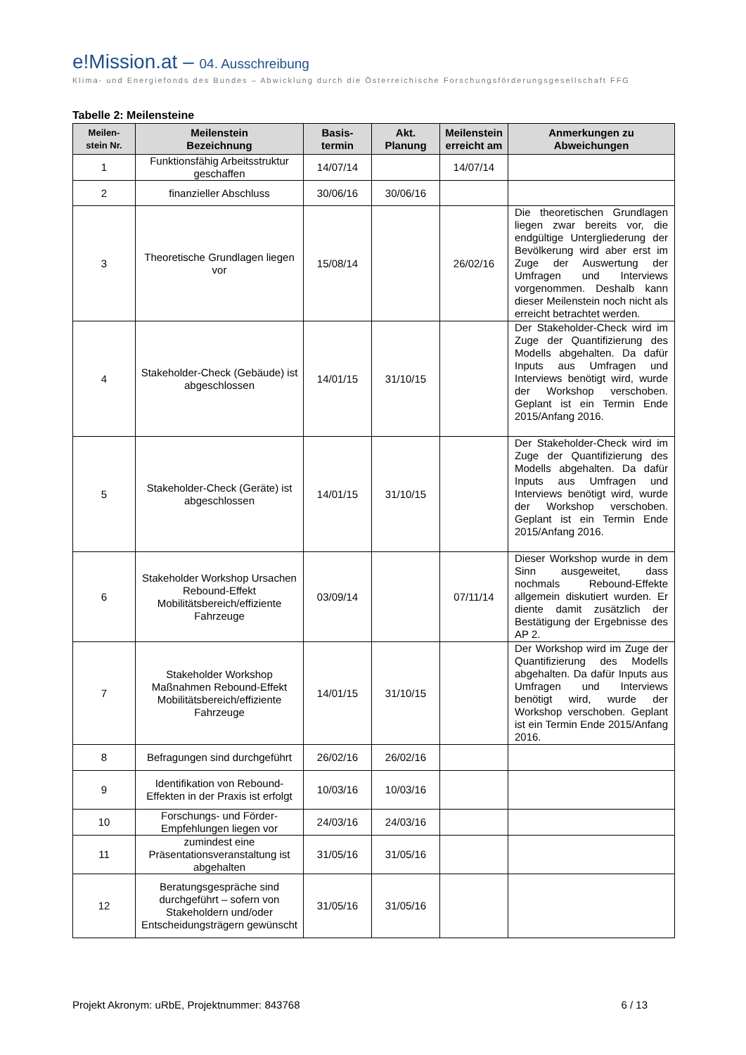e!Mission.at – 04. Ausschreibung
Klima- und Energiefonds des Bundes – Abwicklung durch die Österreichische Forschungsförderungsgesellschaft FFG
Tabelle 2: Meilensteine
| Meilen- stein Nr. | Meilenstein Bezeichnung | Basis- termin | Akt. Planung | Meilenstein erreicht am | Anmerkungen zu Abweichungen |
| --- | --- | --- | --- | --- | --- |
| 1 | Funktionsfähig Arbeitsstruktur geschaffen | 14/07/14 | | 14/07/14 | |
| 2 | finanzieller Abschluss | 30/06/16 | 30/06/16 | | |
| 3 | Theoretische Grundlagen liegen vor | 15/08/14 | | 26/02/16 | Die theoretischen Grundlagen liegen zwar bereits vor, die endgültige Untergliederung der Bevölkerung wird aber erst im Zuge der Auswertung der Umfragen und Interviews vorgenommen. Deshalb kann dieser Meilenstein noch nicht als erreicht betrachtet werden. |
| 4 | Stakeholder-Check (Gebäude) ist abgeschlossen | 14/01/15 | 31/10/15 | | Der Stakeholder-Check wird im Zuge der Quantifizierung des Modells abgehalten. Da dafür Inputs aus Umfragen und Interviews benötigt wird, wurde der Workshop verschoben. Geplant ist ein Termin Ende 2015/Anfang 2016. |
| 5 | Stakeholder-Check (Geräte) ist abgeschlossen | 14/01/15 | 31/10/15 | | Der Stakeholder-Check wird im Zuge der Quantifizierung des Modells abgehalten. Da dafür Inputs aus Umfragen und Interviews benötigt wird, wurde der Workshop verschoben. Geplant ist ein Termin Ende 2015/Anfang 2016. |
| 6 | Stakeholder Workshop Ursachen Rebound-Effekt Mobilitätsbereich/effiziente Fahrzeuge | 03/09/14 | | 07/11/14 | Dieser Workshop wurde in dem Sinn ausgeweitet, dass nochmals Rebound-Effekte allgemein diskutiert wurden. Er diente damit zusätzlich der Bestätigung der Ergebnisse des AP 2. |
| 7 | Stakeholder Workshop Maßnahmen Rebound-Effekt Mobilitätsbereich/effiziente Fahrzeuge | 14/01/15 | 31/10/15 | | Der Workshop wird im Zuge der Quantifizierung des Modells abgehalten. Da dafür Inputs aus Umfragen und Interviews benötigt wird, wurde der Workshop verschoben. Geplant ist ein Termin Ende 2015/Anfang 2016. |
| 8 | Befragungen sind durchgeführt | 26/02/16 | 26/02/16 | | |
| 9 | Identifikation von Rebound-Effekten in der Praxis ist erfolgt | 10/03/16 | 10/03/16 | | |
| 10 | Forschungs- und Förder-Empfehlungen liegen vor | 24/03/16 | 24/03/16 | | |
| 11 | zumindest eine Präsentationsveranstaltung ist abgehalten | 31/05/16 | 31/05/16 | | |
| 12 | Beratungsgespräche sind durchgeführt – sofern von Stakeholdern und/oder Entscheidungsträgern gewünscht | 31/05/16 | 31/05/16 | | |
Projekt Akronym: uRbE, Projektnummer: 843768 6 / 13